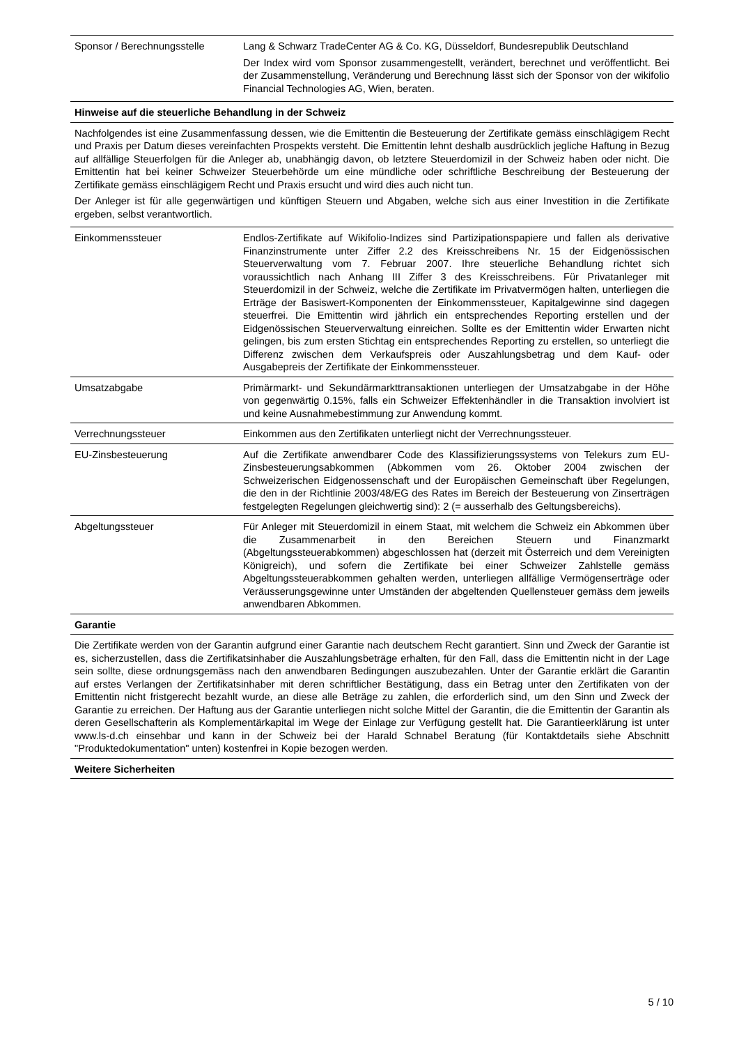| Sponsor / Berechnungsstelle | Lang & Schwarz TradeCenter AG & Co. KG, Düsseldorf, Bundesrepublik Deutschland Der Index wird vom Sponsor zusammengestellt, verändert, berechnet und veröffentlicht. Bei der Zusammenstellung, Veränderung und Berechnung lässt sich der Sponsor von der wikifolio Financial Technologies AG, Wien, beraten. |
| Hinweise auf die steuerliche Behandlung in der Schweiz | |
| Nachfolgendes ist eine Zusammenfassung dessen, wie die Emittentin die Besteuerung der Zertifikate gemäss einschlägigem Recht und Praxis per Datum dieses vereinfachten Prospekts versteht. Die Emittentin lehnt deshalb ausdrücklich jegliche Haftung in Bezug auf allfällige Steuerfolgen für die Anleger ab, unabhängig davon, ob letztere Steuerdomizil in der Schweiz haben oder nicht. Die Emittentin hat bei keiner Schweizer Steuerbehörde um eine mündliche oder schriftliche Beschreibung der Besteuerung der Zertifikate gemäss einschlägigem Recht und Praxis ersucht und wird dies auch nicht tun. Der Anleger ist für alle gegenwärtigen und künftigen Steuern und Abgaben, welche sich aus einer Investition in die Zertifikate ergeben, selbst verantwortlich. | |
| Einkommenssteuer | Endlos-Zertifikate auf Wikifolio-Indizes sind Partizipationspapiere und fallen als derivative Finanzinstrumente unter Ziffer 2.2 des Kreisschreibens Nr. 15 der Eidgenössischen Steuerverwaltung vom 7. Februar 2007. Ihre steuerliche Behandlung richtet sich voraussichtlich nach Anhang III Ziffer 3 des Kreisschreibens. Für Privatanleger mit Steuerdomizil in der Schweiz, welche die Zertifikate im Privatvermögen halten, unterliegen die Erträge der Basiswert-Komponenten der Einkommenssteuer, Kapitalgewinne sind dagegen steuerfrei. Die Emittentin wird jährlich ein entsprechendes Reporting erstellen und der Eidgenössischen Steuerverwaltung einreichen. Sollte es der Emittentin wider Erwarten nicht gelingen, bis zum ersten Stichtag ein entsprechendes Reporting zu erstellen, so unterliegt die Differenz zwischen dem Verkaufspreis oder Auszahlungsbetrag und dem Kauf- oder Ausgabepreis der Zertifikate der Einkommenssteuer. |
| Umsatzabgabe | Primärmarkt- und Sekundärmarkttransaktionen unterliegen der Umsatzabgabe in der Höhe von gegenwärtig 0.15%, falls ein Schweizer Effektenhändler in die Transaktion involviert ist und keine Ausnahmebestimmung zur Anwendung kommt. |
| Verrechnungssteuer | Einkommen aus den Zertifikaten unterliegt nicht der Verrechnungssteuer. |
| EU-Zinsbesteuerung | Auf die Zertifikate anwendbarer Code des Klassifizierungssystems von Telekurs zum EU-Zinsbesteuerungsabkommen (Abkommen vom 26. Oktober 2004 zwischen der Schweizerischen Eidgenossenschaft und der Europäischen Gemeinschaft über Regelungen, die den in der Richtlinie 2003/48/EG des Rates im Bereich der Besteuerung von Zinserträgen festgelegten Regelungen gleichwertig sind): 2 (= ausserhalb des Geltungsbereichs). |
| Abgeltungssteuer | Für Anleger mit Steuerdomizil in einem Staat, mit welchem die Schweiz ein Abkommen über die Zusammenarbeit in den Bereichen Steuern und Finanzmarkt (Abgeltungssteuerabkommen) abgeschlossen hat (derzeit mit Österreich und dem Vereinigten Königreich), und sofern die Zertifikate bei einer Schweizer Zahlstelle gemäss Abgeltungssteuerabkommen gehalten werden, unterliegen allfällige Vermögenserträge oder Veräusserungsgewinne unter Umständen der abgeltenden Quellensteuer gemäss dem jeweils anwendbaren Abkommen. |
| Garantie | |
| Die Zertifikate werden von der Garantin aufgrund einer Garantie nach deutschem Recht garantiert. Sinn und Zweck der Garantie ist es, sicherzustellen, dass die Zertifikatsinhaber die Auszahlungsbeträge erhalten, für den Fall, dass die Emittentin nicht in der Lage sein sollte, diese ordnungsgemäss nach den anwendbaren Bedingungen auszubezahlen. Unter der Garantie erklärt die Garantin auf erstes Verlangen der Zertifikatsinhaber mit deren schriftlicher Bestätigung, dass ein Betrag unter den Zertifikaten von der Emittentin nicht fristgerecht bezahlt wurde, an diese alle Beträge zu zahlen, die erforderlich sind, um den Sinn und Zweck der Garantie zu erreichen. Der Haftung aus der Garantie unterliegen nicht solche Mittel der Garantin, die die Emittentin der Garantin als deren Gesellschafterin als Komplementärkapital im Wege der Einlage zur Verfügung gestellt hat. Die Garantieerklärung ist unter www.ls-d.ch einsehbar und kann in der Schweiz bei der Harald Schnabel Beratung (für Kontaktdetails siehe Abschnitt "Produktedokumentation" unten) kostenfrei in Kopie bezogen werden. | |
| Weitere Sicherheiten | |
5 / 10